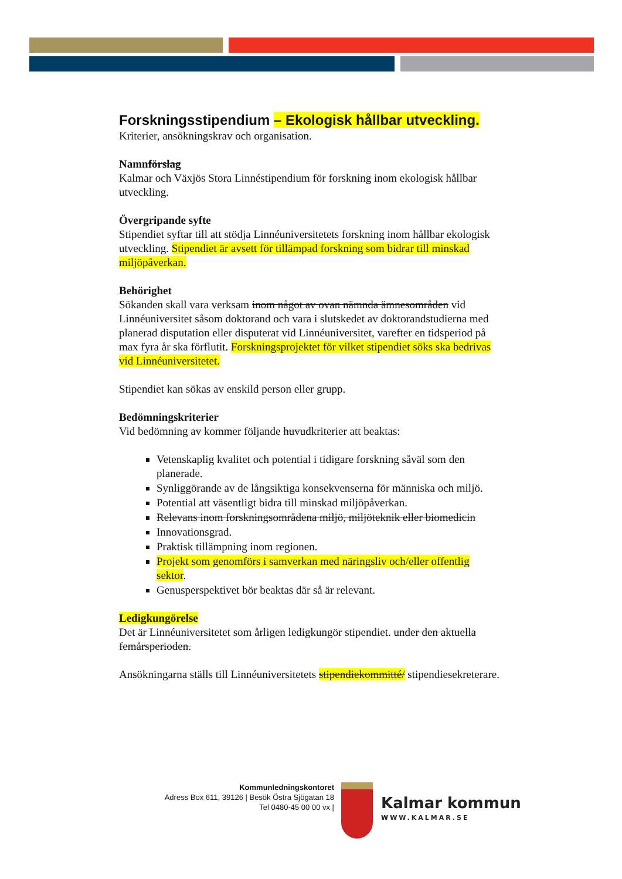Forskningsstipendium – Ekologisk hållbar utveckling.
Kriterier, ansökningskrav och organisation.
Namnförslag
Kalmar och Växjös Stora Linnéstipendium för forskning inom ekologisk hållbar utveckling.
Övergripande syfte
Stipendiet syftar till att stödja Linnéuniversitetets forskning inom hållbar ekologisk utveckling. Stipendiet är avsett för tillämpad forskning som bidrar till minskad miljöpåverkan.
Behörighet
Sökanden skall vara verksam inom något av ovan nämnda ämnesområden vid Linnéuniversitet såsom doktorand och vara i slutskedet av doktorandstudierna med planerad disputation eller disputerat vid Linnéuniversitet, varefter en tidsperiod på max fyra år ska förflutit. Forskningsprojektet för vilket stipendiet söks ska bedrivas vid Linnéuniversitetet.
Stipendiet kan sökas av enskild person eller grupp.
Bedömningskriterier
Vid bedömning av kommer följande huvudkriterier att beaktas:
Vetenskaplig kvalitet och potential i tidigare forskning såväl som den planerade.
Synliggörande av de långsiktiga konsekvenserna för människa och miljö.
Potential att väsentligt bidra till minskad miljöpåverkan.
Relevans inom forskningsområdena miljö, miljöteknik eller biomedicin
Innovationsgrad.
Praktisk tillämpning inom regionen.
Projekt som genomförs i samverkan med näringsliv och/eller offentlig sektor.
Genusperspektivet bör beaktas där så är relevant.
Ledigkungörelse
Det är Linnéuniversitetet som årligen ledigkungör stipendiet. under den aktuella femårsperioden.
Ansökningarna ställs till Linnéuniversitetets stipendiekommitté/ stipendiesekreterare.
Kommunledningskontoret
Adress Box 611, 39126 | Besök Östra Sjögatan 18
Tel 0480-45 00 00 vx |
Kalmar kommun
WWW.KALMAR.SE